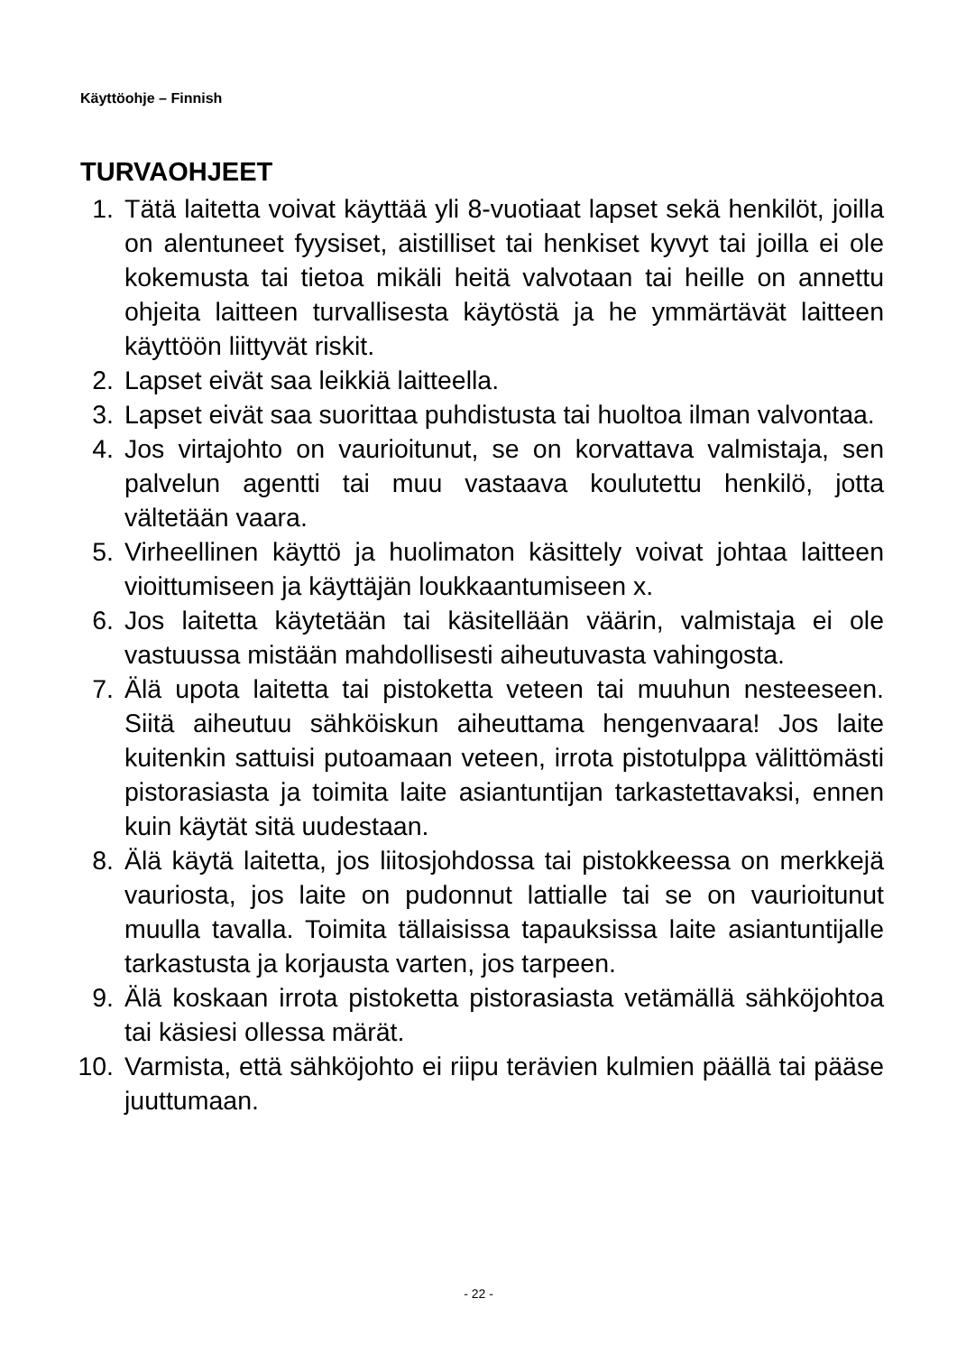Käyttöohje – Finnish
TURVAOHJEET
1. Tätä laitetta voivat käyttää yli 8-vuotiaat lapset sekä henkilöt, joilla on alentuneet fyysiset, aistilliset tai henkiset kyvyt tai joilla ei ole kokemusta tai tietoa mikäli heitä valvotaan tai heille on annettu ohjeita laitteen turvallisesta käytöstä ja he ymmärtävät laitteen käyttöön liittyvät riskit.
2. Lapset eivät saa leikkiä laitteella.
3. Lapset eivät saa suorittaa puhdistusta tai huoltoa ilman valvontaa.
4. Jos virtajohto on vaurioitunut, se on korvattava valmistaja, sen palvelun agentti tai muu vastaava koulutettu henkilö, jotta vältetään vaara.
5. Virheellinen käyttö ja huolimaton käsittely voivat johtaa laitteen vioittumiseen ja käyttäjän loukkaantumiseen x.
6. Jos laitetta käytetään tai käsitellään väärin, valmistaja ei ole vastuussa mistään mahdollisesti aiheutuvasta vahingosta.
7. Älä upota laitetta tai pistoketta veteen tai muuhun nesteeseen. Siitä aiheutuu sähköiskun aiheuttama hengenvaara! Jos laite kuitenkin sattuisi putoamaan veteen, irrota pistotulppa välittömästi pistorasiasta ja toimita laite asiantuntijan tarkastettavaksi, ennen kuin käytät sitä uudestaan.
8. Älä käytä laitetta, jos liitosjohdossa tai pistokkeessa on merkkejä vauriosta, jos laite on pudonnut lattialle tai se on vaurioitunut muulla tavalla. Toimita tällaisissa tapauksissa laite asiantuntijalle tarkastusta ja korjausta varten, jos tarpeen.
9. Älä koskaan irrota pistoketta pistorasiasta vetämällä sähköjohtoa tai käsiesi ollessa märät.
10. Varmista, että sähköjohto ei riipu terävien kulmien päällä tai pääse juuttumaan.
- 22 -